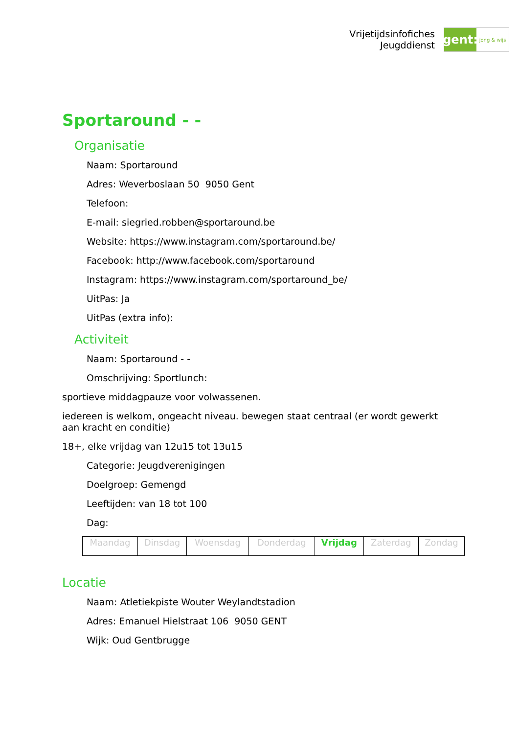Vrijetijdsinfofiches
Jeugddienst
gent:
jong & wijs
Sportaround - -
Organisatie
Naam: Sportaround
Adres: Weverboslaan 50 9050 Gent
Telefoon:
E-mail: siegried.robben@sportaround.be
Website: https://www.instagram.com/sportaround.be/
Facebook: http://www.facebook.com/sportaround
Instagram: https://www.instagram.com/sportaround_be/
UitPas: Ja
UitPas (extra info):
Activiteit
Naam: Sportaround - -
Omschrijving: Sportlunch:
sportieve middagpauze voor volwassenen.
iedereen is welkom, ongeacht niveau. bewegen staat centraal (er wordt gewerkt aan kracht en conditie)
18+, elke vrijdag van 12u15 tot 13u15
Categorie: Jeugdverenigingen
Doelgroep: Gemengd
Leeftijden: van 18 tot 100
Dag:
| Maandag | Dinsdag | Woensdag | Donderdag | Vrijdag | Zaterdag | Zondag |
Locatie
Naam: Atletiekpiste Wouter Weylandtstadion
Adres: Emanuel Hielstraat 106 9050 GENT
Wijk: Oud Gentbrugge